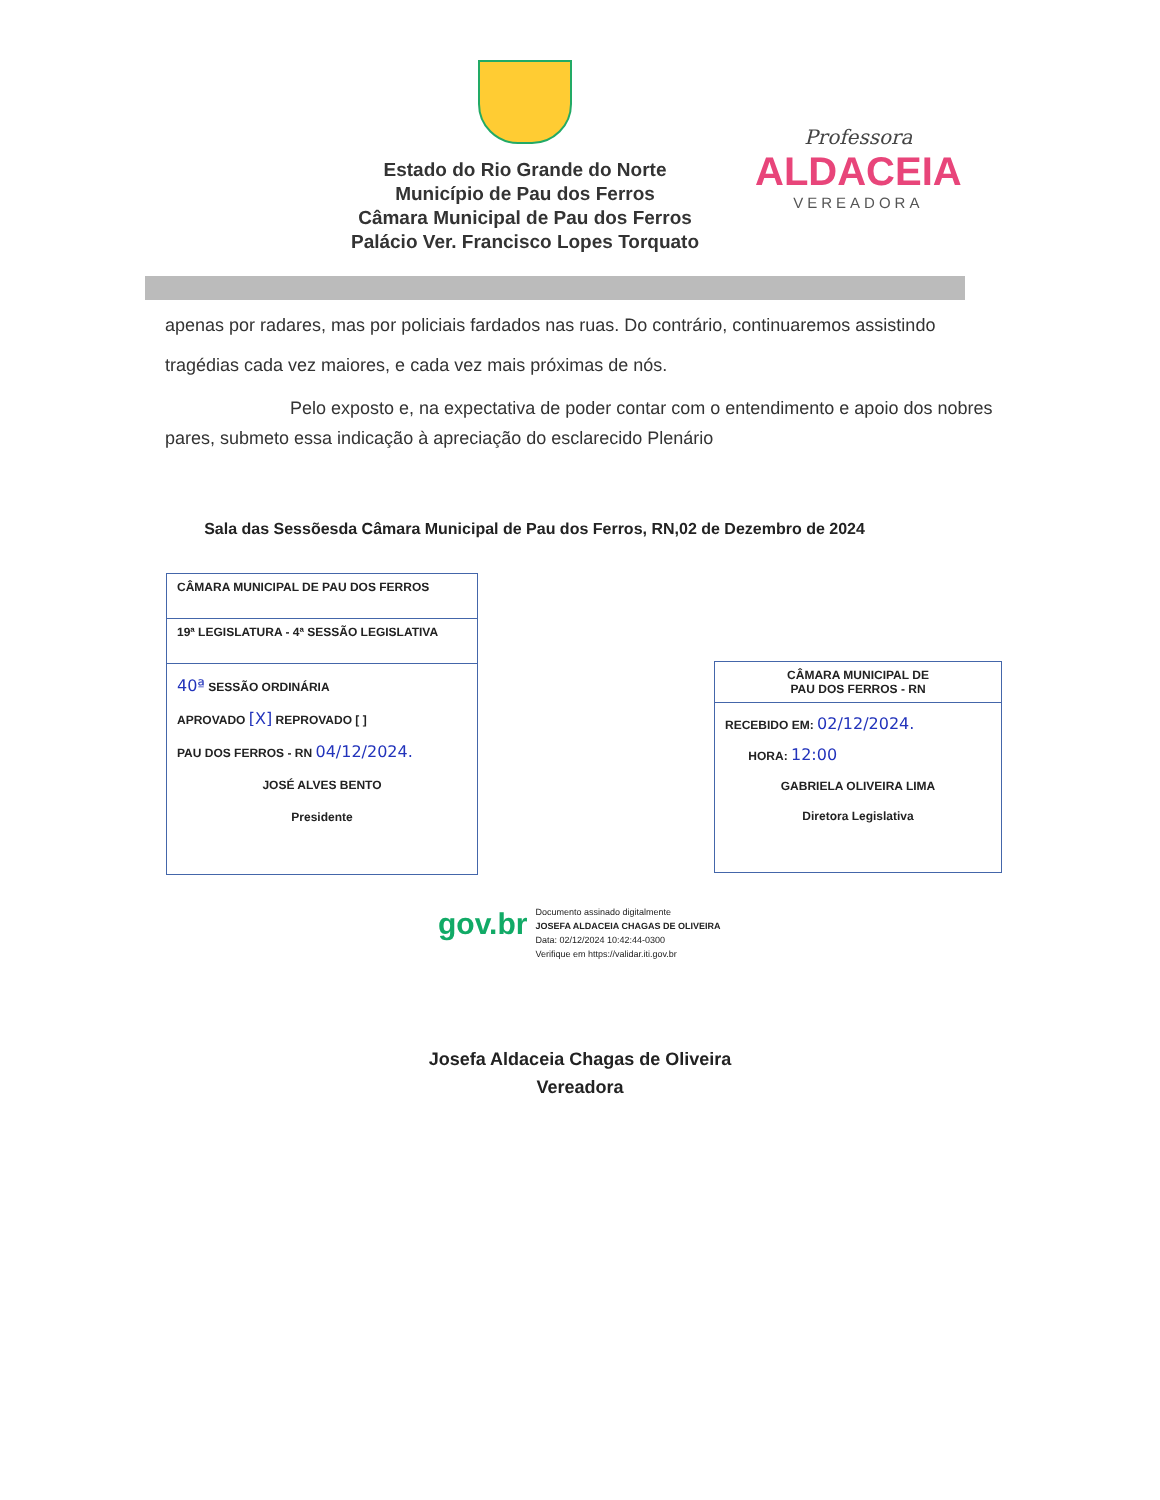Estado do Rio Grande do Norte
Município de Pau dos Ferros
Câmara Municipal de Pau dos Ferros
Palácio Ver. Francisco Lopes Torquato
Professora
ALDACEIA
VEREADORA
apenas por radares, mas por policiais fardados nas ruas. Do contrário, continuaremos assistindo tragédias cada vez maiores, e cada vez mais próximas de nós.
Pelo exposto e, na expectativa de poder contar com o entendimento e apoio dos nobres pares, submeto essa indicação à apreciação do esclarecido Plenário
Sala das Sessõesda Câmara Municipal de Pau dos Ferros, RN,02 de Dezembro de 2024
CÂMARA MUNICIPAL DE PAU DOS FERROS
19ª LEGISLATURA - 4ª SESSÃO LEGISLATIVA
40ª SESSÃO ORDINÁRIA
APROVADO [X] REPROVADO [ ]
PAU DOS FERROS - RN 04/12/2024.
JOSÉ ALVES BENTO
Presidente
CÂMARA MUNICIPAL DE
PAU DOS FERROS - RN
RECEBIDO EM: 02/12/2024.
HORA: 12:00
GABRIELA OLIVEIRA LIMA
Diretora Legislativa
gov.br
Documento assinado digitalmente
JOSEFA ALDACEIA CHAGAS DE OLIVEIRA
Data: 02/12/2024 10:42:44-0300
Verifique em https://validar.iti.gov.br
Josefa Aldaceia Chagas de Oliveira
Vereadora